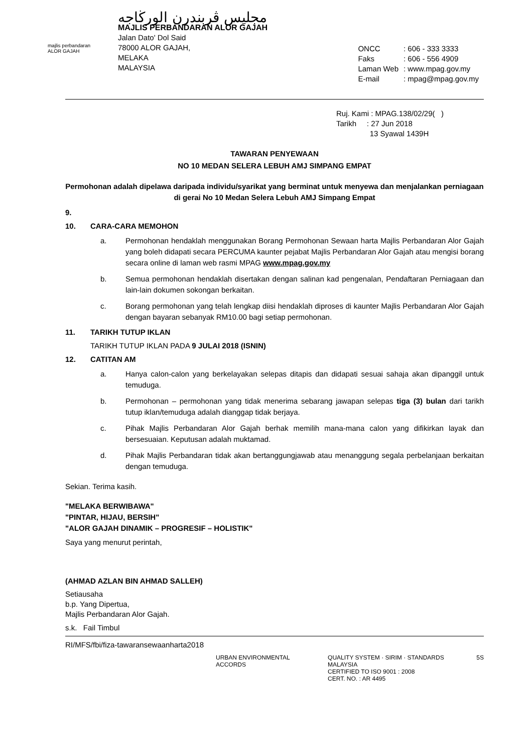majlis perbandaran
ALOR GAJAH
مجليس ڤربندرن الورڬاجه
MAJLIS PERBANDARAN ALOR GAJAH
Jalan Dato' Dol Said
78000 ALOR GAJAH,
MELAKA
MALAYSIA
| ONCC | : 606 - 333 3333 |
| Faks | : 606 - 556 4909 |
| Laman Web | : www.mpag.gov.my |
| E-mail | : mpag@mpag.gov.my |
Ruj. Kami : MPAG.138/02/29( )
Tarikh : 27 Jun 2018
13 Syawal 1439H
TAWARAN PENYEWAAN
NO 10 MEDAN SELERA LEBUH AMJ SIMPANG EMPAT
Permohonan adalah dipelawa daripada individu/syarikat yang berminat untuk menyewa dan menjalankan perniagaan di gerai No 10 Medan Selera Lebuh AMJ Simpang Empat
9.
10. CARA-CARA MEMOHON
a. Permohonan hendaklah menggunakan Borang Permohonan Sewaan harta Majlis Perbandaran Alor Gajah yang boleh didapati secara PERCUMA kaunter pejabat Majlis Perbandaran Alor Gajah atau mengisi borang secara online di laman web rasmi MPAG www.mpag.gov.my
b. Semua permohonan hendaklah disertakan dengan salinan kad pengenalan, Pendaftaran Perniagaan dan lain-lain dokumen sokongan berkaitan.
c. Borang permohonan yang telah lengkap diisi hendaklah diproses di kaunter Majlis Perbandaran Alor Gajah dengan bayaran sebanyak RM10.00 bagi setiap permohonan.
11. TARIKH TUTUP IKLAN
TARIKH TUTUP IKLAN PADA 9 JULAI 2018 (ISNIN)
12. CATITAN AM
a. Hanya calon-calon yang berkelayakan selepas ditapis dan didapati sesuai sahaja akan dipanggil untuk temuduga.
b. Permohonan – permohonan yang tidak menerima sebarang jawapan selepas tiga (3) bulan dari tarikh tutup iklan/temuduga adalah dianggap tidak berjaya.
c. Pihak Majlis Perbandaran Alor Gajah berhak memilih mana-mana calon yang difikirkan layak dan bersesuaian. Keputusan adalah muktamad.
d. Pihak Majlis Perbandaran tidak akan bertanggungjawab atau menanggung segala perbelanjaan berkaitan dengan temuduga.
Sekian. Terima kasih.
"MELAKA BERWIBAWA"
"PINTAR, HIJAU, BERSIH"
"ALOR GAJAH DINAMIK – PROGRESIF – HOLISTIK"
Saya yang menurut perintah,
(AHMAD AZLAN BIN AHMAD SALLEH)
Setiausaha
b.p. Yang Dipertua,
Majlis Perbandaran Alor Gajah.
s.k. Fail Timbul
RI/MFS/fbi/fiza-tawaransewaanharta2018
URBAN ENVIRONMENTAL ACCORDS QUALITY SYSTEM · SIRIM · STANDARDS MALAYSIA
CERTIFIED TO ISO 9001 : 2008
CERT. NO. : AR 4495
5S